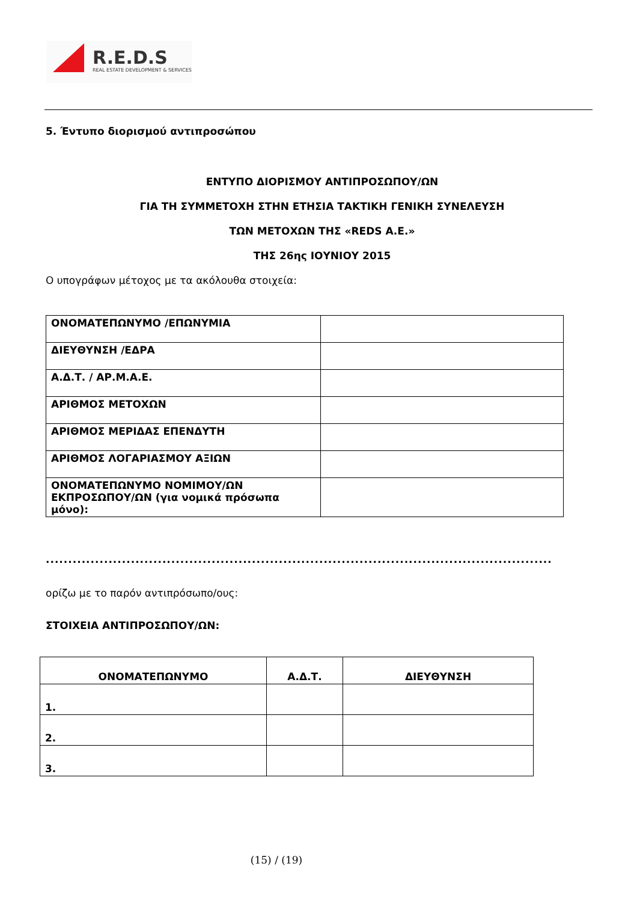R.E.D.S
REAL ESTATE DEVELOPMENT & SERVICES
5. Έντυπο διορισμού αντιπροσώπου
ΕΝΤΥΠΟ ΔΙΟΡΙΣΜΟΥ ΑΝΤΙΠΡΟΣΩΠΟΥ/ΩΝ
ΓΙΑ ΤΗ ΣΥΜΜΕΤΟΧΗ ΣΤΗΝ ΕΤΗΣΙΑ ΤΑΚΤΙΚΗ ΓΕΝΙΚΗ ΣΥΝΕΛΕΥΣΗ
ΤΩΝ ΜΕΤΟΧΩΝ ΤΗΣ «REDS A.E.»
ΤΗΣ 26ης ΙΟΥΝΙΟΥ 2015
Ο υπογράφων μέτοχος με τα ακόλουθα στοιχεία:
| ΟΝΟΜΑΤΕΠΩΝΥΜΟ /ΕΠΩΝΥΜΙΑ | |
| ΔΙΕΥΘΥΝΣΗ /ΕΔΡΑ | |
| Α.Δ.Τ. / ΑΡ.Μ.Α.Ε. | |
| ΑΡΙΘΜΟΣ ΜΕΤΟΧΩΝ | |
| ΑΡΙΘΜΟΣ ΜΕΡΙΔΑΣ ΕΠΕΝΔΥΤΗ | |
| ΑΡΙΘΜΟΣ ΛΟΓΑΡΙΑΣΜΟΥ ΑΞΙΩΝ | |
| ΟΝΟΜΑΤΕΠΩΝΥΜΟ ΝΟΜΙΜΟΥ/ΩΝ ΕΚΠΡΟΣΩΠΟΥ/ΩΝ (για νομικά πρόσωπα μόνο): | |
.................................................................................................................
ορίζω με το παρόν αντιπρόσωπο/ους:
ΣΤΟΙΧΕΙΑ ΑΝΤΙΠΡΟΣΩΠΟΥ/ΩΝ:
| ΟΝΟΜΑΤΕΠΩΝΥΜΟ | Α.Δ.Τ. | ΔΙΕΥΘΥΝΣΗ |
| --- | --- | --- |
| 1. | | |
| 2. | | |
| 3. | | |
(15) / (19)